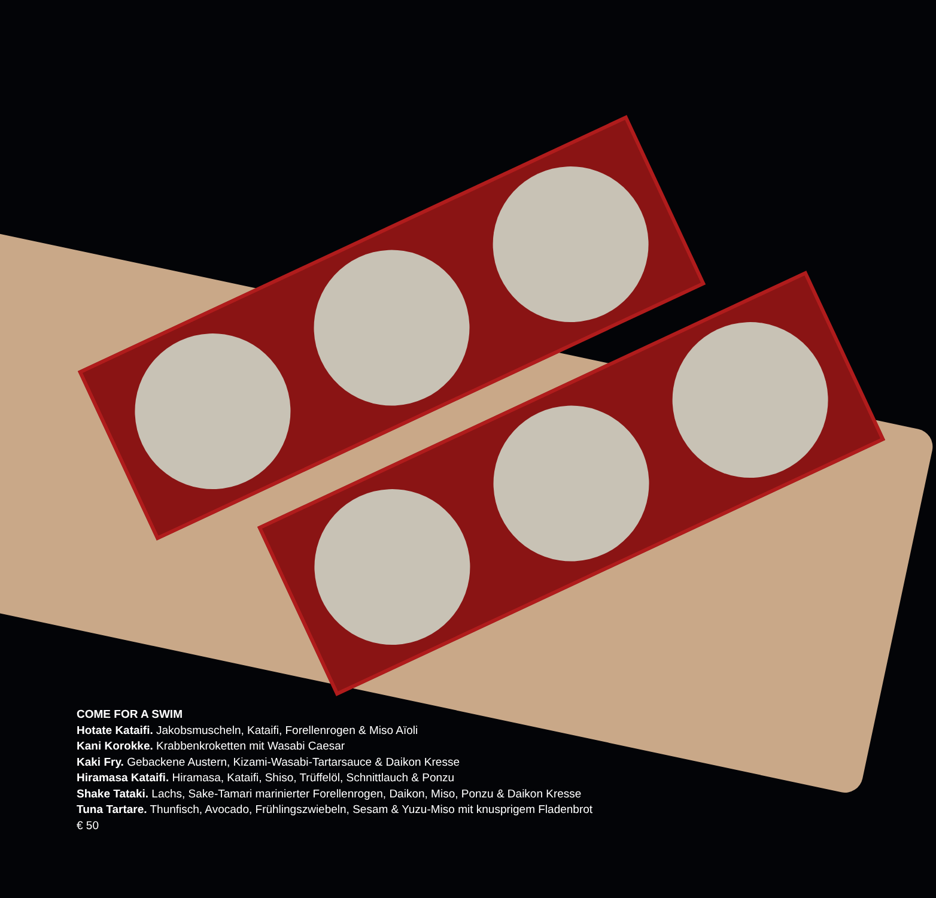COME FOR A SWIM
Hotate Kataifi. Jakobsmuscheln, Kataifi, Forellenrogen & Miso Aïoli
Kani Korokke. Krabbenkroketten mit Wasabi Caesar
Kaki Fry. Gebackene Austern, Kizami-Wasabi-Tartarsauce & Daikon Kresse
Hiramasa Kataifi. Hiramasa, Kataifi, Shiso, Trüffelöl, Schnittlauch & Ponzu
Shake Tataki. Lachs, Sake-Tamari marinierter Forellenrogen, Daikon, Miso, Ponzu & Daikon Kresse
Tuna Tartare. Thunfisch, Avocado, Frühlingszwiebeln, Sesam & Yuzu-Miso mit knusprigem Fladenbrot
€ 50